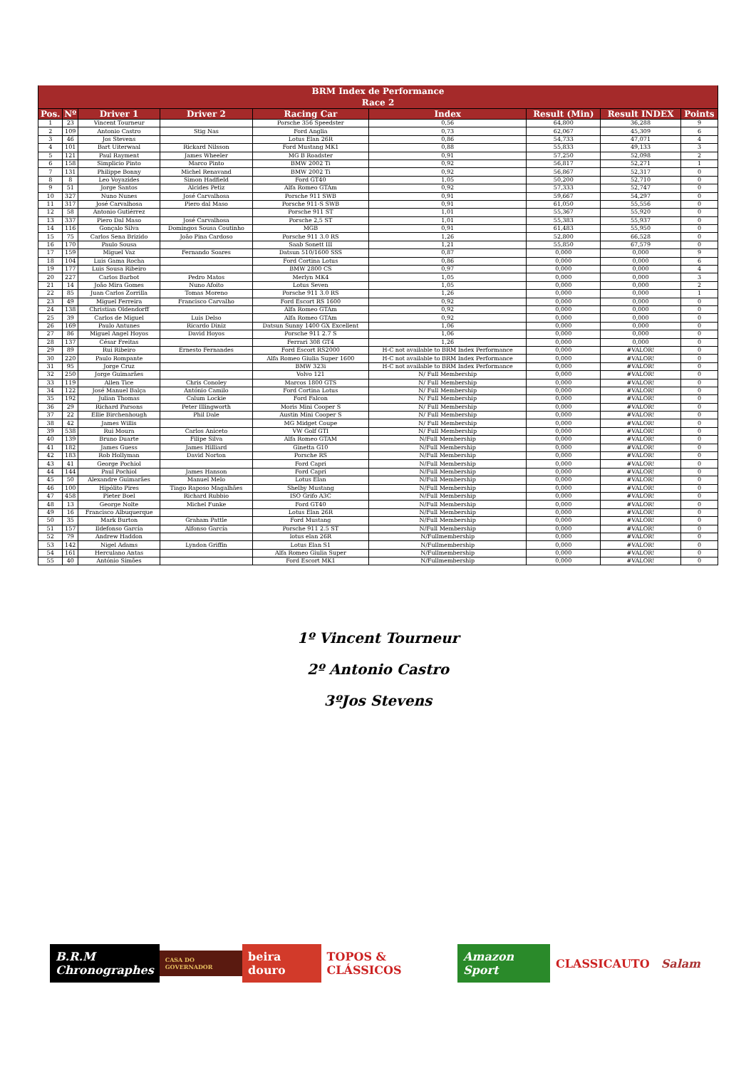| BRM Index de Performance | | | | | | | | |
| --- | --- | --- | --- | --- | --- | --- | --- | --- |
| Race 2 | | | | | | | | |
| Pos. | Nº | Driver 1 | Driver 2 | Racing Car | Index | Result (Min) | Result INDEX | Points |
| 1 | 23 | Vincent Tourneur | | Porsche 356 Speedster | 0,56 | 64,800 | 36,288 | 9 |
| 2 | 109 | Antonio Castro | Stig Nas | Ford Anglia | 0,73 | 62,067 | 45,309 | 6 |
| 3 | 46 | Jos Stevens | | Lotus Elan 26R | 0,86 | 54,733 | 47,071 | 4 |
| 4 | 101 | Bart Uiterwaal | Rickard Nilsson | Ford Mustang MK1 | 0,88 | 55,833 | 49,133 | 3 |
| 5 | 121 | Paul Rayment | James Wheeler | MG B Roadster | 0,91 | 57,250 | 52,098 | 2 |
| 6 | 158 | Simplicio Pinto | Marco Pinto | BMW 2002 Ti | 0,92 | 56,817 | 52,271 | 1 |
| 7 | 131 | Philippe Bonny | Michel Renavand | BMW 2002 Ti | 0,92 | 56,867 | 52,317 | 0 |
| 8 | 8 | Leo Voyazides | Simon Hadfield | Ford GT40 | 1,05 | 50,200 | 52,710 | 0 |
| 9 | 51 | Jorge Santos | Alcides Petiz | Alfa Romeo GTAm | 0,92 | 57,333 | 52,747 | 0 |
| 10 | 327 | Nuno Nunes | José Carvalhosa | Porsche 911 SWB | 0,91 | 59,667 | 54,297 | 0 |
| 11 | 317 | José Carvalhosa | Piero dal Maso | Porsche 911-S SWB | 0,91 | 61,050 | 55,556 | 0 |
| 12 | 58 | Antonio Gutiérrez | | Porsche 911 ST | 1,01 | 55,367 | 55,920 | 0 |
| 13 | 337 | Piero Dal Maso | José Carvalhosa | Porsche 2,5 ST | 1,01 | 55,383 | 55,937 | 0 |
| 14 | 116 | Gonçalo Silva | Domingos Sousa Coutinho | MGB | 0,91 | 61,483 | 55,950 | 0 |
| 15 | 75 | Carlos Sena Brizido | João Pina Cardoso | Porsche 911 3.0 RS | 1,26 | 52,800 | 66,528 | 0 |
| 16 | 170 | Paulo Sousa | | Saab Sonett III | 1,21 | 55,850 | 67,579 | 0 |
| 17 | 159 | Miguel Vaz | Fernando Soares | Datsun 510/1600 SSS | 0,87 | 0,000 | 0,000 | 9 |
| 18 | 104 | Luis Gama Rocha | | Ford Cortina Lotus | 0,86 | 0,000 | 0,000 | 6 |
| 19 | 177 | Luis Sousa Ribeiro | | BMW 2800 CS | 0,97 | 0,000 | 0,000 | 4 |
| 20 | 227 | Carlos Barbot | Pedro Matos | Merlyn MK4 | 1,05 | 0,000 | 0,000 | 3 |
| 21 | 14 | João Mira Gomes | Nuno Afoito | Lotus Seven | 1,05 | 0,000 | 0,000 | 2 |
| 22 | 85 | Juan Carlos Zorrilla | Tomas Moreno | Porsche 911 3.0 RS | 1,26 | 0,000 | 0,000 | 1 |
| 23 | 49 | Miguel Ferreira | Francisco Carvalho | Ford Escort RS 1600 | 0,92 | 0,000 | 0,000 | 0 |
| 24 | 138 | Christian Oldendorff | | Alfa Romeo GTAm | 0,92 | 0,000 | 0,000 | 0 |
| 25 | 39 | Carlos de Miguel | Luis Delso | Alfa Romeo GTAm | 0,92 | 0,000 | 0,000 | 0 |
| 26 | 169 | Paulo Antunes | Ricardo Diniz | Datsun Sunny 1400 GX Excellent | 1,06 | 0,000 | 0,000 | 0 |
| 27 | 86 | Miguel Angel Hoyos | David Hoyos | Porsche 911 2.7 S | 1,06 | 0,000 | 0,000 | 0 |
| 28 | 137 | César Freitas | | Ferrari 308 GT4 | 1,26 | 0,000 | 0,000 | 0 |
| 29 | 89 | Rui Ribeiro | Ernesto Fernandes | Ford Escort RS2000 | H-C not available to BRM Index Performance | 0,000 | #VALOR! | 0 |
| 30 | 220 | Paulo Rompante | | Alfa Romeo Giulia Super 1600 | H-C not available to BRM Index Performance | 0,000 | #VALOR! | 0 |
| 31 | 95 | Jorge Cruz | | BMW 323i | H-C not available to BRM Index Performance | 0,000 | #VALOR! | 0 |
| 32 | 250 | Jorge Guimarães | | Volvo 121 | N/ Full Membership | 0,000 | #VALOR! | 0 |
| 33 | 119 | Allen Tice | Chris Conoley | Marcos 1800 GTS | N/ Full Membership | 0,000 | #VALOR! | 0 |
| 34 | 122 | José Manuel Balça | António Camilo | Ford Cortina Lotus | N/ Full Membership | 0,000 | #VALOR! | 0 |
| 35 | 192 | Julian Thomas | Calum Lockie | Ford Falcon | N/ Full Membership | 0,000 | #VALOR! | 0 |
| 36 | 29 | Richard Parsons | Peter Illingworth | Moris Mini Cooper S | N/ Full Membership | 0,000 | #VALOR! | 0 |
| 37 | 22 | Ellie Birchenhough | Phil Dale | Austin Mini Cooper S | N/ Full Membership | 0,000 | #VALOR! | 0 |
| 38 | 42 | James Willis | | MG Midget Coupe | N/ Full Membership | 0,000 | #VALOR! | 0 |
| 39 | 538 | Rui Moura | Carlos Aniceto | VW Golf GTI | N/ Full Membership | 0,000 | #VALOR! | 0 |
| 40 | 139 | Bruno Duarte | Filipe Silva | Alfa Romeo GTAM | N/Full Membership | 0,000 | #VALOR! | 0 |
| 41 | 182 | James Guess | James Hilliard | Ginetta G10 | N/Full Membership | 0,000 | #VALOR! | 0 |
| 42 | 183 | Rob Hollyman | David Norton | Porsche RS | N/Full Membership | 0,000 | #VALOR! | 0 |
| 43 | 41 | George Pochiol | | Ford Capri | N/Full Membership | 0,000 | #VALOR! | 0 |
| 44 | 144 | Paul Pochiol | James Hanson | Ford Capri | N/Full Membership | 0,000 | #VALOR! | 0 |
| 45 | 50 | Alexandre Guimarães | Manuel Melo | Lotus Elan | N/Full Membership | 0,000 | #VALOR! | 0 |
| 46 | 100 | Hipólito Pires | Tiago Raposo Magalhães | Shelby Mustang | N/Full Membership | 0,000 | #VALOR! | 0 |
| 47 | 458 | Pieter Boel | Richard Rubbio | ISO Grifo A3C | N/Full Membership | 0,000 | #VALOR! | 0 |
| 48 | 13 | George Nolte | Michel Funke | Ford GT40 | N/Full Membership | 0,000 | #VALOR! | 0 |
| 49 | 16 | Francisco Albuquerque | | Lotus Elan 26R | N/Full Membership | 0,000 | #VALOR! | 0 |
| 50 | 35 | Mark Burton | Graham Pattle | Ford Mustang | N/Full Membership | 0,000 | #VALOR! | 0 |
| 51 | 157 | Ildefonso García | Alfonso García | Porsche 911 2.5 ST | N/Full Membership | 0,000 | #VALOR! | 0 |
| 52 | 79 | Andrew Haddon | | lotus elan 26R | N/Fullmembership | 0,000 | #VALOR! | 0 |
| 53 | 142 | Nigel Adams | Lyndon Griffin | Lotus Elan S1 | N/Fullmembership | 0,000 | #VALOR! | 0 |
| 54 | 161 | Herculano Antas | | Alfa Romeo Giulia Super | N/Fullmembership | 0,000 | #VALOR! | 0 |
| 55 | 40 | António Simões | | Ford Escort MK1 | N/Fullmembership | 0,000 | #VALOR! | 0 |
1º Vincent Tourneur
2º Antonio Castro
3ºJos Stevens
B.R.M
Chronographes
CASA DO GOVERNADOR
beira douro TOPOS & CLÁSSICOS Amazon Sport CLASSICAUTO Salam